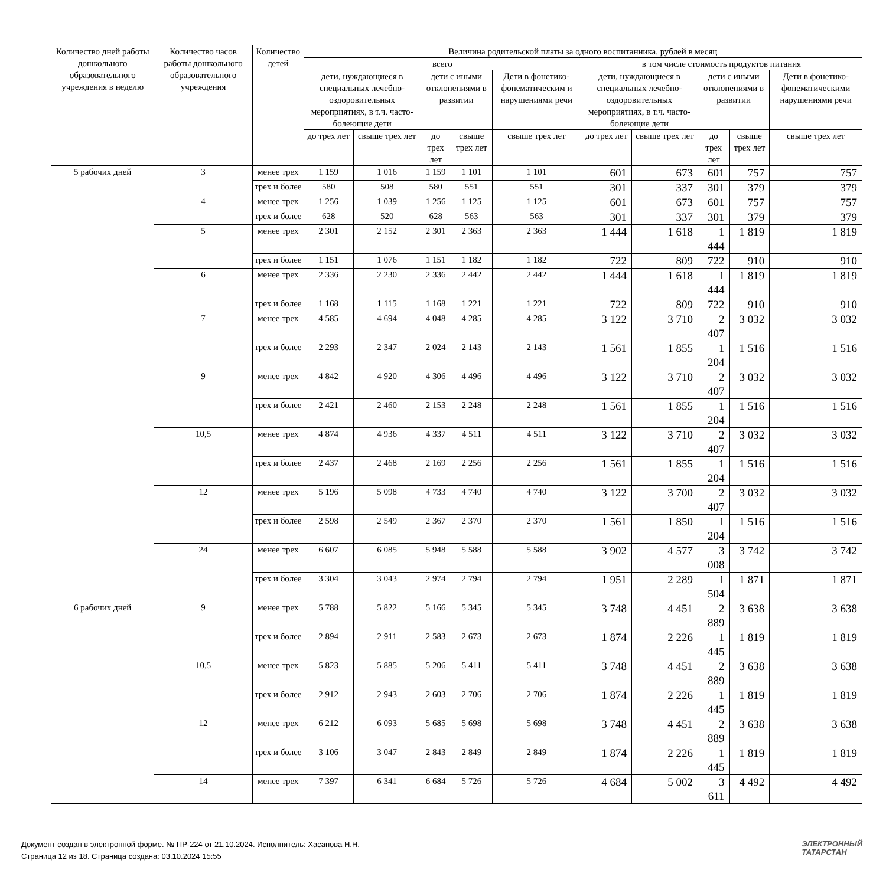| Количество дней работы дошкольного образовательного учреждения в неделю | Количество часов работы дошкольного образовательного учреждения | Количество детей | Величина родительской платы за одного воспитанника, рублей в месяц | | | | | | | | | |
| --- | --- | --- | --- | --- | --- | --- | --- | --- | --- | --- | --- | --- |
| | | | всего | | | | | в том числе стоимость продуктов питания | | | | |
| | | | дети, нуждающиеся в специальных лечебно-оздоровительных мероприятиях, в т.ч. часто-болеющие дети | | дети с иными отклонениями в развитии | | Дети в фонетико-фонематическим и нарушениями речи | дети, нуждающиеся в специальных лечебно-оздоровительных мероприятиях, в т.ч. часто-болеющие дети | | дети с иными отклонениями в развитии | | Дети в фонетико-фонематическими нарушениями речи |
| | | | до трех лет | свыше трех лет | до трех лет | свыше трех лет | свыше трех лет | до трех лет | свыше трех лет | до трех лет | свыше трех лет | свыше трех лет |
| 5 рабочих дней | 3 | менее трех | 1 159 | 1 016 | 1 159 | 1 101 | 1 101 | 601 | 673 | 601 | 757 | 757 |
| | | трех и более | 580 | 508 | 580 | 551 | 551 | 301 | 337 | 301 | 379 | 379 |
| | 4 | менее трех | 1 256 | 1 039 | 1 256 | 1 125 | 1 125 | 601 | 673 | 601 | 757 | 757 |
| | | трех и более | 628 | 520 | 628 | 563 | 563 | 301 | 337 | 301 | 379 | 379 |
| | 5 | менее трех | 2 301 | 2 152 | 2 301 | 2 363 | 2 363 | 1 444 | 1 618 | 1 444 | 1 819 | 1 819 |
| | | трех и более | 1 151 | 1 076 | 1 151 | 1 182 | 1 182 | 722 | 809 | 722 | 910 | 910 |
| | 6 | менее трех | 2 336 | 2 230 | 2 336 | 2 442 | 2 442 | 1 444 | 1 618 | 1 444 | 1 819 | 1 819 |
| | | трех и более | 1 168 | 1 115 | 1 168 | 1 221 | 1 221 | 722 | 809 | 722 | 910 | 910 |
| | 7 | менее трех | 4 585 | 4 694 | 4 048 | 4 285 | 4 285 | 3 122 | 3 710 | 2 407 | 3 032 | 3 032 |
| | | трех и более | 2 293 | 2 347 | 2 024 | 2 143 | 2 143 | 1 561 | 1 855 | 1 204 | 1 516 | 1 516 |
| | 9 | менее трех | 4 842 | 4 920 | 4 306 | 4 496 | 4 496 | 3 122 | 3 710 | 2 407 | 3 032 | 3 032 |
| | | трех и более | 2 421 | 2 460 | 2 153 | 2 248 | 2 248 | 1 561 | 1 855 | 1 204 | 1 516 | 1 516 |
| | 10,5 | менее трех | 4 874 | 4 936 | 4 337 | 4 511 | 4 511 | 3 122 | 3 710 | 2 407 | 3 032 | 3 032 |
| | | трех и более | 2 437 | 2 468 | 2 169 | 2 256 | 2 256 | 1 561 | 1 855 | 1 204 | 1 516 | 1 516 |
| | 12 | менее трех | 5 196 | 5 098 | 4 733 | 4 740 | 4 740 | 3 122 | 3 700 | 2 407 | 3 032 | 3 032 |
| | | трех и более | 2 598 | 2 549 | 2 367 | 2 370 | 2 370 | 1 561 | 1 850 | 1 204 | 1 516 | 1 516 |
| | 24 | менее трех | 6 607 | 6 085 | 5 948 | 5 588 | 5 588 | 3 902 | 4 577 | 3 008 | 3 742 | 3 742 |
| | | трех и более | 3 304 | 3 043 | 2 974 | 2 794 | 2 794 | 1 951 | 2 289 | 1 504 | 1 871 | 1 871 |
| 6 рабочих дней | 9 | менее трех | 5 788 | 5 822 | 5 166 | 5 345 | 5 345 | 3 748 | 4 451 | 2 889 | 3 638 | 3 638 |
| | | трех и более | 2 894 | 2 911 | 2 583 | 2 673 | 2 673 | 1 874 | 2 226 | 1 445 | 1 819 | 1 819 |
| | 10,5 | менее трех | 5 823 | 5 885 | 5 206 | 5 411 | 5 411 | 3 748 | 4 451 | 2 889 | 3 638 | 3 638 |
| | | трех и более | 2 912 | 2 943 | 2 603 | 2 706 | 2 706 | 1 874 | 2 226 | 1 445 | 1 819 | 1 819 |
| | 12 | менее трех | 6 212 | 6 093 | 5 685 | 5 698 | 5 698 | 3 748 | 4 451 | 2 889 | 3 638 | 3 638 |
| | | трех и более | 3 106 | 3 047 | 2 843 | 2 849 | 2 849 | 1 874 | 2 226 | 1 445 | 1 819 | 1 819 |
| | 14 | менее трех | 7 397 | 6 341 | 6 684 | 5 726 | 5 726 | 4 684 | 5 002 | 3 611 | 4 492 | 4 492 |
Документ создан в электронной форме. № ПР-224 от 21.10.2024. Исполнитель: Хасанова Н.Н.
Страница 12 из 18. Страница создана: 03.10.2024 15:55
ЭЛЕКТРОННЫЙ
ТАТАРСТАН